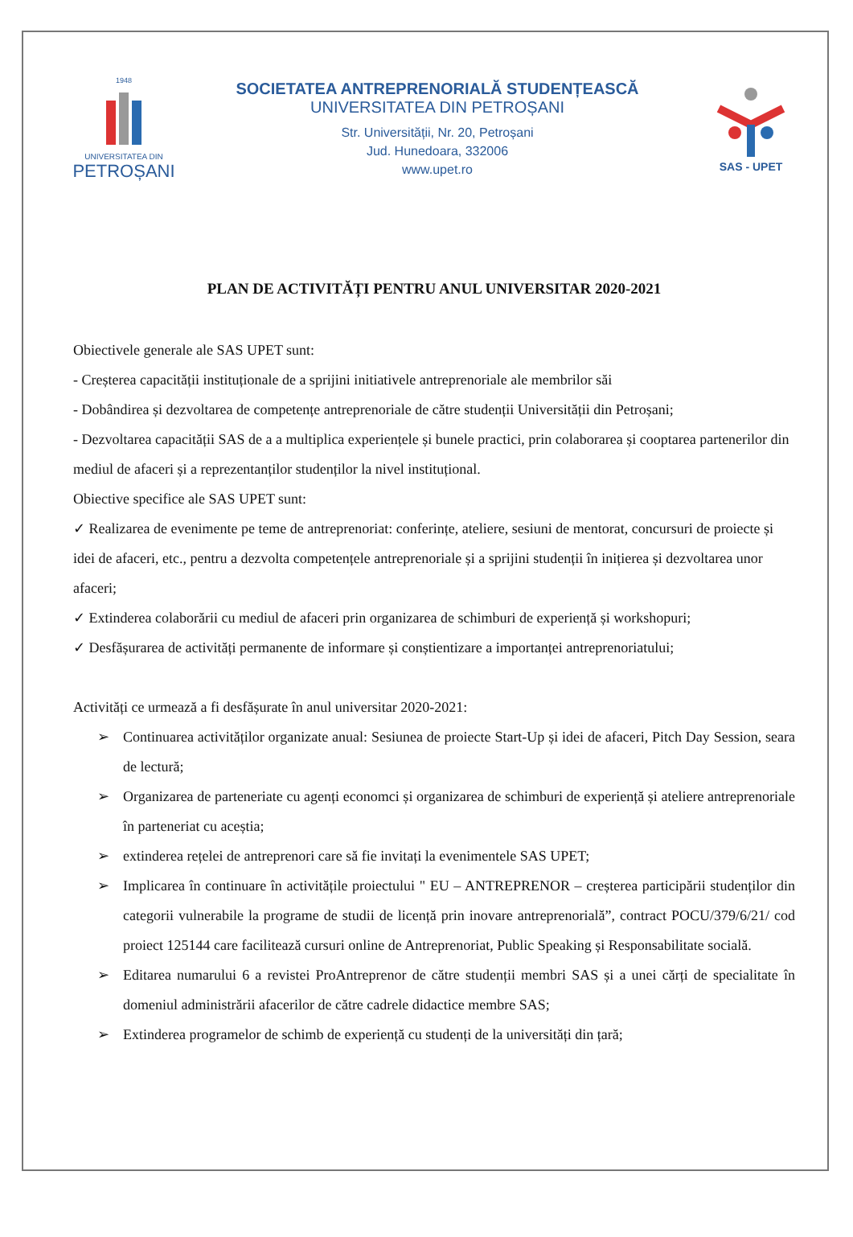1948
UNIVERSITATEA DIN
PETROȘANI
SOCIETATEA ANTREPRENORIALĂ STUDENȚEASCĂ
UNIVERSITATEA DIN PETROȘANI
Str. Universității, Nr. 20, Petroșani
Jud. Hunedoara, 332006
www.upet.ro
SAS - UPET
PLAN DE ACTIVITĂȚI PENTRU ANUL UNIVERSITAR 2020-2021
Obiectivele generale ale SAS UPET sunt:
- Creșterea capacității instituționale de a sprijini initiativele antreprenoriale ale membrilor săi
- Dobândirea și dezvoltarea de competențe antreprenoriale de către studenții Universității din Petroșani;
- Dezvoltarea capacității SAS de a a multiplica experiențele și bunele practici, prin colaborarea și cooptarea partenerilor din mediul de afaceri și a reprezentanților studenților la nivel instituțional.
Obiective specifice ale SAS UPET sunt:
✓ Realizarea de evenimente pe teme de antreprenoriat: conferințe, ateliere, sesiuni de mentorat, concursuri de proiecte și idei de afaceri, etc., pentru a dezvolta competențele antreprenoriale și a sprijini studenții în inițierea și dezvoltarea unor afaceri;
✓ Extinderea colaborării cu mediul de afaceri prin organizarea de schimburi de experiență și workshopuri;
✓ Desfășurarea de activități permanente de informare și conștientizare a importanței antreprenoriatului;
Activități ce urmează a fi desfășurate în anul universitar 2020-2021:
➢ Continuarea activităților organizate anual: Sesiunea de proiecte Start-Up și idei de afaceri, Pitch Day Session, seara de lectură;
➢ Organizarea de parteneriate cu agenți economci și organizarea de schimburi de experiență și ateliere antreprenoriale în parteneriat cu aceștia;
➢ extinderea rețelei de antreprenori care să fie invitați la evenimentele SAS UPET;
➢ Implicarea în continuare în activitățile proiectului " EU – ANTREPRENOR – creșterea participării studenților din categorii vulnerabile la programe de studii de licență prin inovare antreprenorială”, contract POCU/379/6/21/ cod proiect 125144 care facilitează cursuri online de Antreprenoriat, Public Speaking și Responsabilitate socială.
➢ Editarea numarului 6 a revistei ProAntreprenor de către studenții membri SAS și a unei cărți de specialitate în domeniul administrării afacerilor de către cadrele didactice membre SAS;
➢ Extinderea programelor de schimb de experiență cu studenți de la universități din țară;